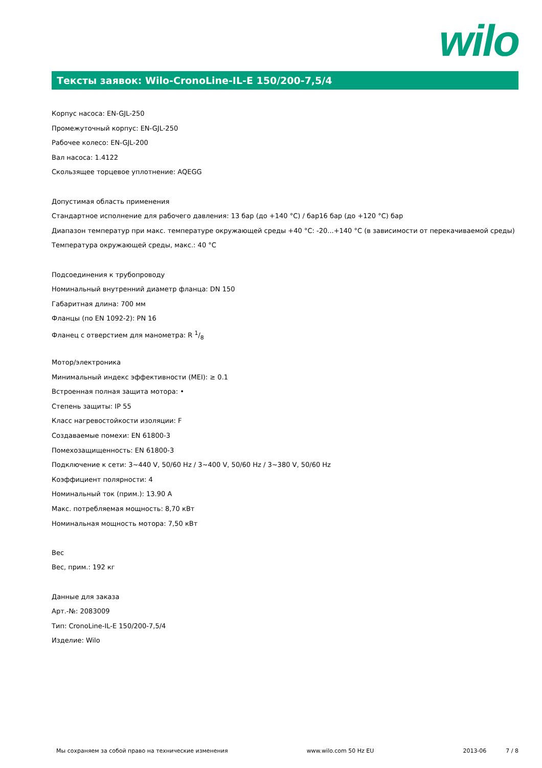wilo
Тексты заявок: Wilo-CronoLine-IL-E 150/200-7,5/4
Корпус насоса: EN-GJL-250
Промежуточный корпус: EN-GJL-250
Рабочее колесо: EN-GJL-200
Вал насоса: 1.4122
Скользящее торцевое уплотнение: AQEGG
Допустимая область применения
Стандартное исполнение для рабочего давления: 13 бар (до +140 °C) / бар16 бар (до +120 °C) бар
Диапазон температур при макс. температуре окружающей среды +40 °C: -20...+140 °C (в зависимости от перекачиваемой среды)
Температура окружающей среды, макс.: 40 °C
Подсоединения к трубопроводу
Номинальный внутренний диаметр фланца: DN 150
Габаритная длина: 700 мм
Фланцы (по EN 1092-2): PN 16
Фланец с отверстием для манометра: R 1/8
Мотор/электроника
Минимальный индекс эффективности (MEI): ≥ 0.1
Встроенная полная защита мотора: •
Степень защиты: IP 55
Класс нагревостойкости изоляции: F
Создаваемые помехи: EN 61800-3
Помехозащищенность: EN 61800-3
Подключение к сети: 3~440 V, 50/60 Hz / 3~400 V, 50/60 Hz / 3~380 V, 50/60 Hz
Коэффициент полярности: 4
Номинальный ток (прим.): 13.90 A
Макс. потребляемая мощность: 8,70 кВт
Номинальная мощность мотора: 7,50 кВт
Вес
Вес, прим.: 192 кг
Данные для заказа
Арт.-№: 2083009
Тип: CronoLine-IL-E 150/200-7,5/4
Изделие: Wilo
Мы сохраняем за собой право на технические изменения www.wilo.com 50 Hz EU 2013-06 7 / 8